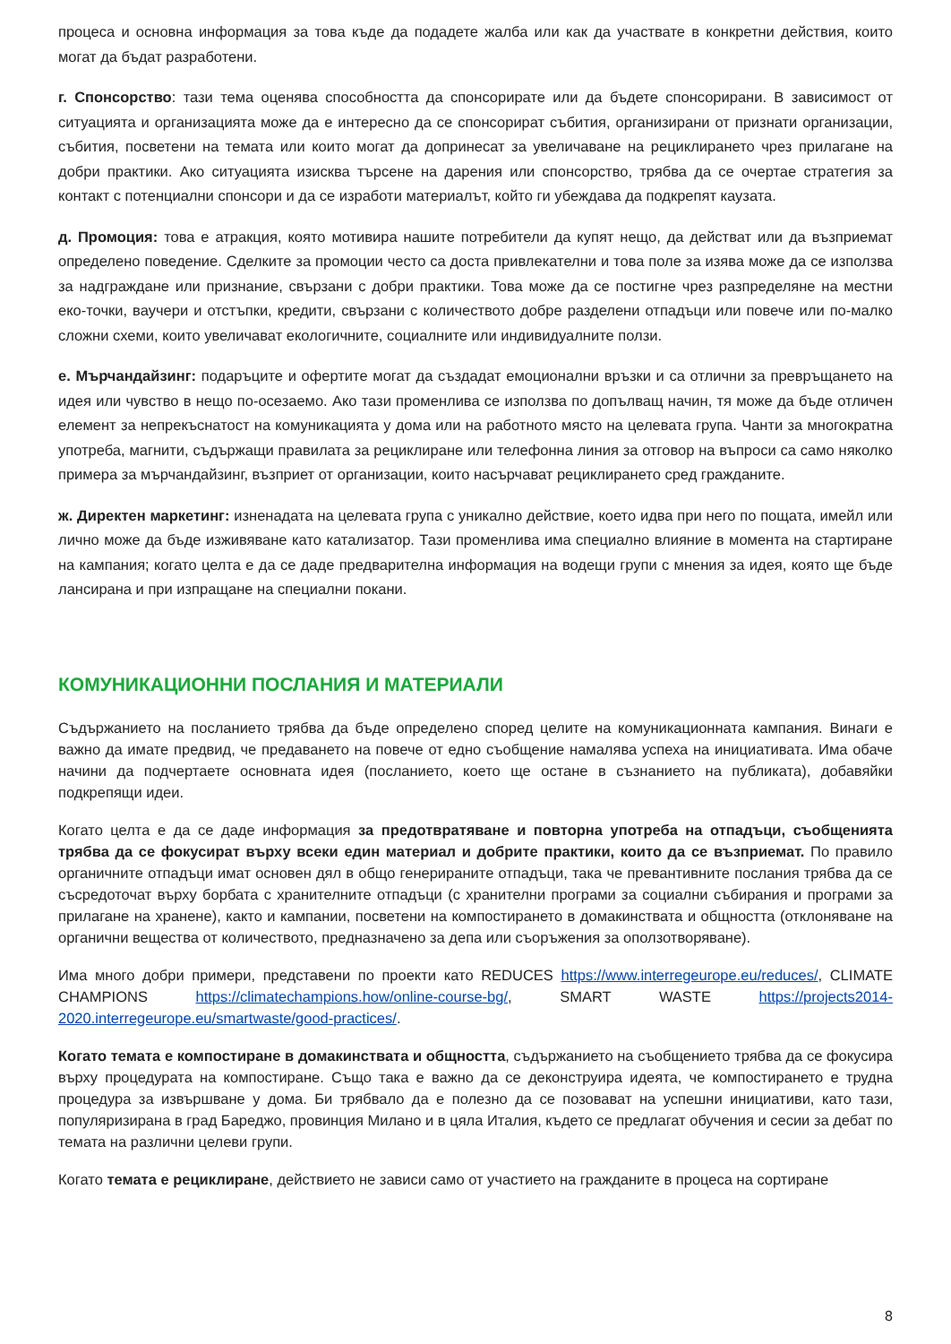процеса и основна информация за това къде да подадете жалба или как да участвате в конкретни действия, които могат да бъдат разработени.
г. Спонсорство: тази тема оценява способността да спонсорирате или да бъдете спонсорирани. В зависимост от ситуацията и организацията може да е интересно да се спонсорират събития, организирани от признати организации, събития, посветени на темата или които могат да допринесат за увеличаване на рециклирането чрез прилагане на добри практики. Ако ситуацията изисква търсене на дарения или спонсорство, трябва да се очертае стратегия за контакт с потенциални спонсори и да се изработи материалът, който ги убеждава да подкрепят каузата.
д. Промоция: това е атракция, която мотивира нашите потребители да купят нещо, да действат или да възприемат определено поведение. Сделките за промоции често са доста привлекателни и това поле за изява може да се използва за надграждане или признание, свързани с добри практики. Това може да се постигне чрез разпределяне на местни еко-точки, ваучери и отстъпки, кредити, свързани с количеството добре разделени отпадъци или повече или по-малко сложни схеми, които увеличават екологичните, социалните или индивидуалните ползи.
е. Мърчандайзинг: подаръците и офертите могат да създадат емоционални връзки и са отлични за превръщането на идея или чувство в нещо по-осезаемо. Ако тази променлива се използва по допълващ начин, тя може да бъде отличен елемент за непрекъснатост на комуникацията у дома или на работното място на целевата група. Чанти за многократна употреба, магнити, съдържащи правилата за рециклиране или телефонна линия за отговор на въпроси са само няколко примера за мърчандайзинг, възприет от организации, които насърчават рециклирането сред гражданите.
ж. Директен маркетинг: изненадата на целевата група с уникално действие, което идва при него по пощата, имейл или лично може да бъде изживяване като катализатор. Тази променлива има специално влияние в момента на стартиране на кампания; когато целта е да се даде предварителна информация на водещи групи с мнения за идея, която ще бъде лансирана и при изпращане на специални покани.
КОМУНИКАЦИОННИ ПОСЛАНИЯ И МАТЕРИАЛИ
Съдържанието на посланието трябва да бъде определено според целите на комуникационната кампания. Винаги е важно да имате предвид, че предаването на повече от едно съобщение намалява успеха на инициативата. Има обаче начини да подчертаете основната идея (посланието, което ще остане в съзнанието на публиката), добавяйки подкрепящи идеи.
Когато целта е да се даде информация за предотвратяване и повторна употреба на отпадъци, съобщенията трябва да се фокусират върху всеки един материал и добрите практики, които да се възприемат. По правило органичните отпадъци имат основен дял в общо генерираните отпадъци, така че превантивните послания трябва да се съсредоточат върху борбата с хранителните отпадъци (с хранителни програми за социални събирания и програми за прилагане на хранене), както и кампании, посветени на компостирането в домакинствата и общността (отклоняване на органични вещества от количеството, предназначено за депа или съоръжения за оползотворяване).
Има много добри примери, представени по проекти като REDUCES https://www.interregeurope.eu/reduces/, CLIMATE CHAMPIONS https://climatechampions.how/online-course-bg/, SMART WASTE https://projects2014-2020.interregeurope.eu/smartwaste/good-practices/.
Когато темата е компостиране в домакинствата и общността, съдържанието на съобщението трябва да се фокусира върху процедурата на компостиране. Също така е важно да се деконструира идеята, че компостирането е трудна процедура за извършване у дома. Би трябвало да е полезно да се позовават на успешни инициативи, като тази, популяризирана в град Бареджо, провинция Милано и в цяла Италия, където се предлагат обучения и сесии за дебат по темата на различни целеви групи.
Когато темата е рециклиране, действието не зависи само от участието на гражданите в процеса на сортиране
8